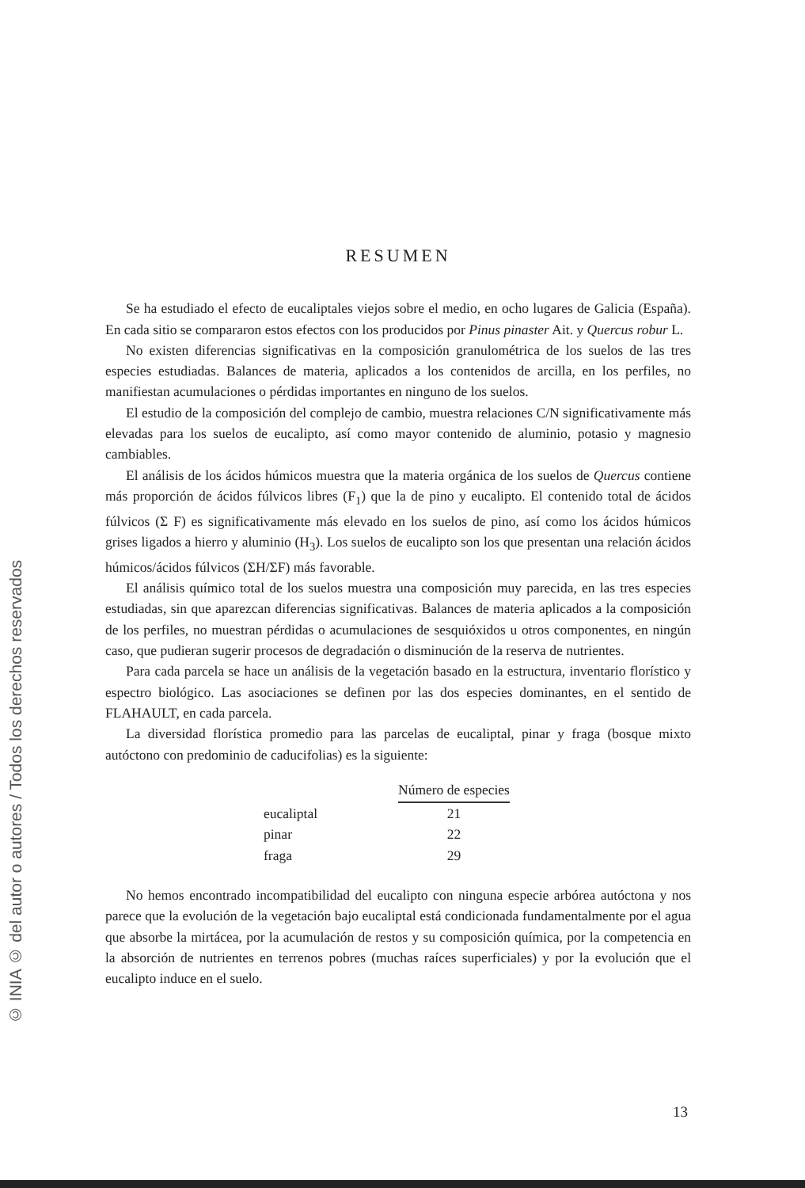© INIA © del autor o autores / Todos los derechos reservados
RESUMEN
Se ha estudiado el efecto de eucaliptales viejos sobre el medio, en ocho lugares de Galicia (España). En cada sitio se compararon estos efectos con los producidos por Pinus pinaster Ait. y Quercus robur L.
No existen diferencias significativas en la composición granulométrica de los suelos de las tres especies estudiadas. Balances de materia, aplicados a los contenidos de arcilla, en los perfiles, no manifiestan acumulaciones o pérdidas importantes en ninguno de los suelos.
El estudio de la composición del complejo de cambio, muestra relaciones C/N significativamente más elevadas para los suelos de eucalipto, así como mayor contenido de aluminio, potasio y magnesio cambiables.
El análisis de los ácidos húmicos muestra que la materia orgánica de los suelos de Quercus contiene más proporción de ácidos fúlvicos libres (F<sub>1</sub>) que la de pino y eucalipto. El contenido total de ácidos fúlvicos (Σ F) es significativamente más elevado en los suelos de pino, así como los ácidos húmicos grises ligados a hierro y aluminio (H<sub>3</sub>). Los suelos de eucalipto son los que presentan una relación ácidos húmicos/ácidos fúlvicos (ΣH/ΣF) más favorable.
El análisis químico total de los suelos muestra una composición muy parecida, en las tres especies estudiadas, sin que aparezcan diferencias significativas. Balances de materia aplicados a la composición de los perfiles, no muestran pérdidas o acumulaciones de sesquióxidos u otros componentes, en ningún caso, que pudieran sugerir procesos de degradación o disminución de la reserva de nutrientes.
Para cada parcela se hace un análisis de la vegetación basado en la estructura, inventario florístico y espectro biológico. Las asociaciones se definen por las dos especies dominantes, en el sentido de FLAHAULT, en cada parcela.
La diversidad florística promedio para las parcelas de eucaliptal, pinar y fraga (bosque mixto autóctono con predominio de caducifolias) es la siguiente:
| | Número de especies |
| --- | --- |
| eucaliptal | 21 |
| pinar | 22 |
| fraga | 29 |
No hemos encontrado incompatibilidad del eucalipto con ninguna especie arbórea autóctona y nos parece que la evolución de la vegetación bajo eucaliptal está condicionada fundamentalmente por el agua que absorbe la mirtácea, por la acumulación de restos y su composición química, por la competencia en la absorción de nutrientes en terrenos pobres (muchas raíces superficiales) y por la evolución que el eucalipto induce en el suelo.
13